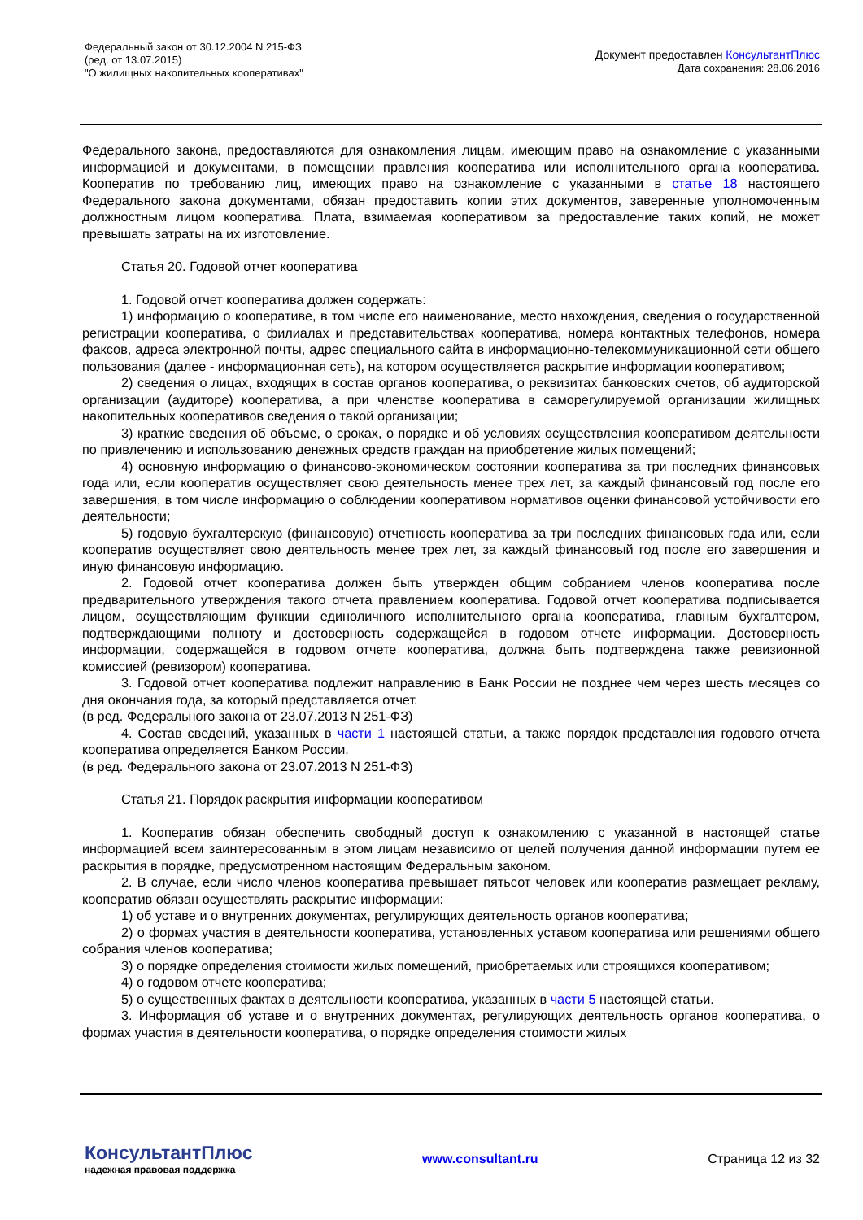Федеральный закон от 30.12.2004 N 215-ФЗ
(ред. от 13.07.2015)
"О жилищных накопительных кооперативах"
Документ предоставлен КонсультантПлюс
Дата сохранения: 28.06.2016
Федерального закона, предоставляются для ознакомления лицам, имеющим право на ознакомление с указанными информацией и документами, в помещении правления кооператива или исполнительного органа кооператива. Кооператив по требованию лиц, имеющих право на ознакомление с указанными в статье 18 настоящего Федерального закона документами, обязан предоставить копии этих документов, заверенные уполномоченным должностным лицом кооператива. Плата, взимаемая кооперативом за предоставление таких копий, не может превышать затраты на их изготовление.
Статья 20. Годовой отчет кооператива
1. Годовой отчет кооператива должен содержать:
1) информацию о кооперативе, в том числе его наименование, место нахождения, сведения о государственной регистрации кооператива, о филиалах и представительствах кооператива, номера контактных телефонов, номера факсов, адреса электронной почты, адрес специального сайта в информационно-телекоммуникационной сети общего пользования (далее - информационная сеть), на котором осуществляется раскрытие информации кооперативом;
2) сведения о лицах, входящих в состав органов кооператива, о реквизитах банковских счетов, об аудиторской организации (аудиторе) кооператива, а при членстве кооператива в саморегулируемой организации жилищных накопительных кооперативов сведения о такой организации;
3) краткие сведения об объеме, о сроках, о порядке и об условиях осуществления кооперативом деятельности по привлечению и использованию денежных средств граждан на приобретение жилых помещений;
4) основную информацию о финансово-экономическом состоянии кооператива за три последних финансовых года или, если кооператив осуществляет свою деятельность менее трех лет, за каждый финансовый год после его завершения, в том числе информацию о соблюдении кооперативом нормативов оценки финансовой устойчивости его деятельности;
5) годовую бухгалтерскую (финансовую) отчетность кооператива за три последних финансовых года или, если кооператив осуществляет свою деятельность менее трех лет, за каждый финансовый год после его завершения и иную финансовую информацию.
2. Годовой отчет кооператива должен быть утвержден общим собранием членов кооператива после предварительного утверждения такого отчета правлением кооператива. Годовой отчет кооператива подписывается лицом, осуществляющим функции единоличного исполнительного органа кооператива, главным бухгалтером, подтверждающими полноту и достоверность содержащейся в годовом отчете информации. Достоверность информации, содержащейся в годовом отчете кооператива, должна быть подтверждена также ревизионной комиссией (ревизором) кооператива.
3. Годовой отчет кооператива подлежит направлению в Банк России не позднее чем через шесть месяцев со дня окончания года, за который представляется отчет.
(в ред. Федерального закона от 23.07.2013 N 251-ФЗ)
4. Состав сведений, указанных в части 1 настоящей статьи, а также порядок представления годового отчета кооператива определяется Банком России.
(в ред. Федерального закона от 23.07.2013 N 251-ФЗ)
Статья 21. Порядок раскрытия информации кооперативом
1. Кооператив обязан обеспечить свободный доступ к ознакомлению с указанной в настоящей статье информацией всем заинтересованным в этом лицам независимо от целей получения данной информации путем ее раскрытия в порядке, предусмотренном настоящим Федеральным законом.
2. В случае, если число членов кооператива превышает пятьсот человек или кооператив размещает рекламу, кооператив обязан осуществлять раскрытие информации:
1) об уставе и о внутренних документах, регулирующих деятельность органов кооператива;
2) о формах участия в деятельности кооператива, установленных уставом кооператива или решениями общего собрания членов кооператива;
3) о порядке определения стоимости жилых помещений, приобретаемых или строящихся кооперативом;
4) о годовом отчете кооператива;
5) о существенных фактах в деятельности кооператива, указанных в части 5 настоящей статьи.
3. Информация об уставе и о внутренних документах, регулирующих деятельность органов кооператива, о формах участия в деятельности кооператива, о порядке определения стоимости жилых
КонсультантПлюс
надежная правовая поддержка
www.consultant.ru Страница 12 из 32